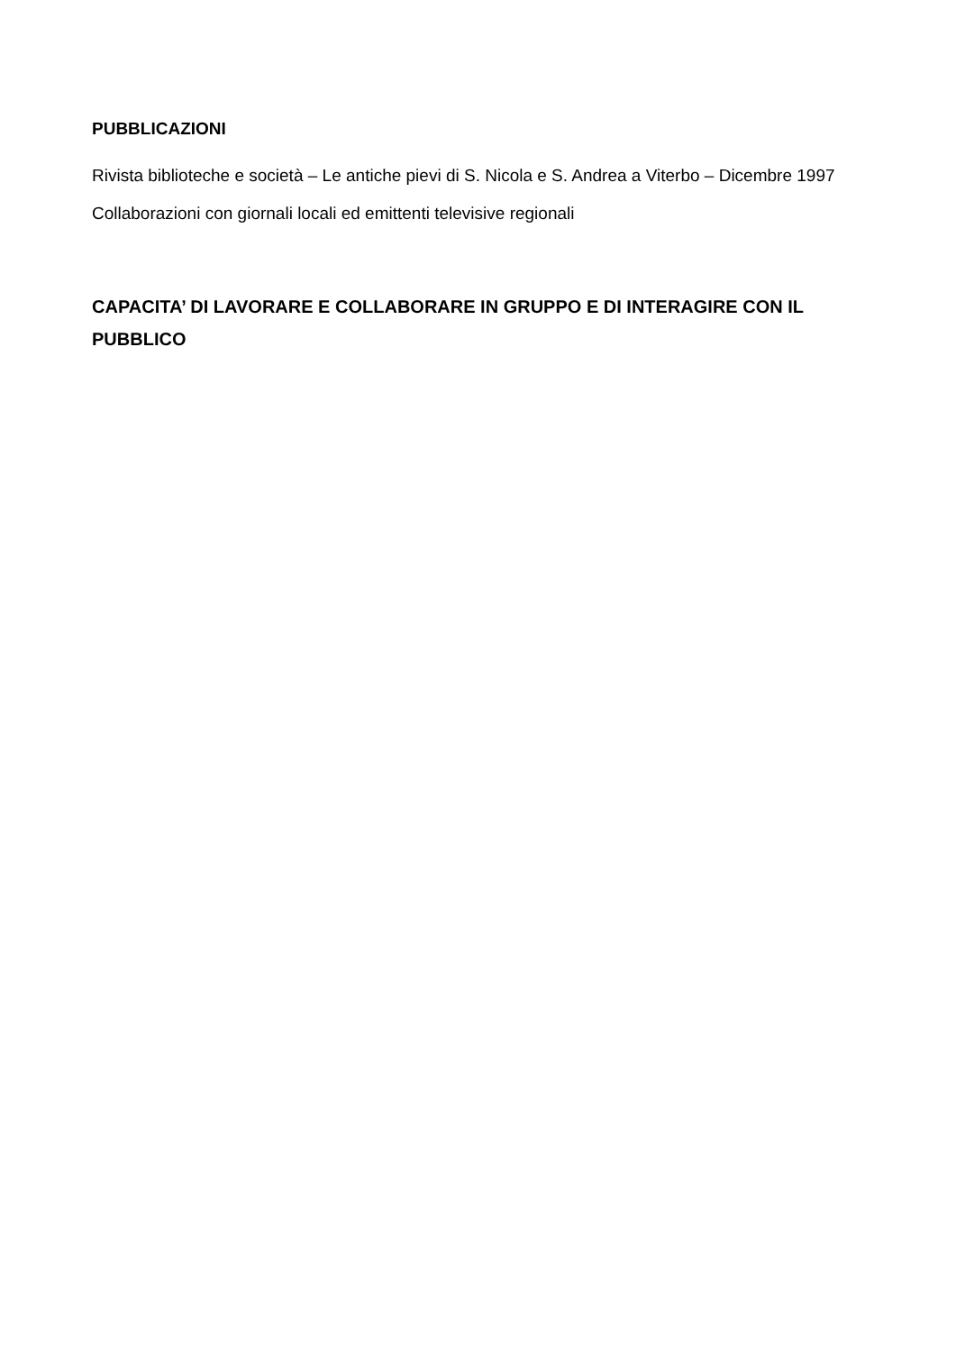PUBBLICAZIONI
Rivista biblioteche e società – Le antiche pievi di S. Nicola e S. Andrea a Viterbo – Dicembre 1997
Collaborazioni con giornali locali ed emittenti televisive regionali
CAPACITA’ DI LAVORARE E COLLABORARE IN GRUPPO E DI INTERAGIRE CON IL PUBBLICO